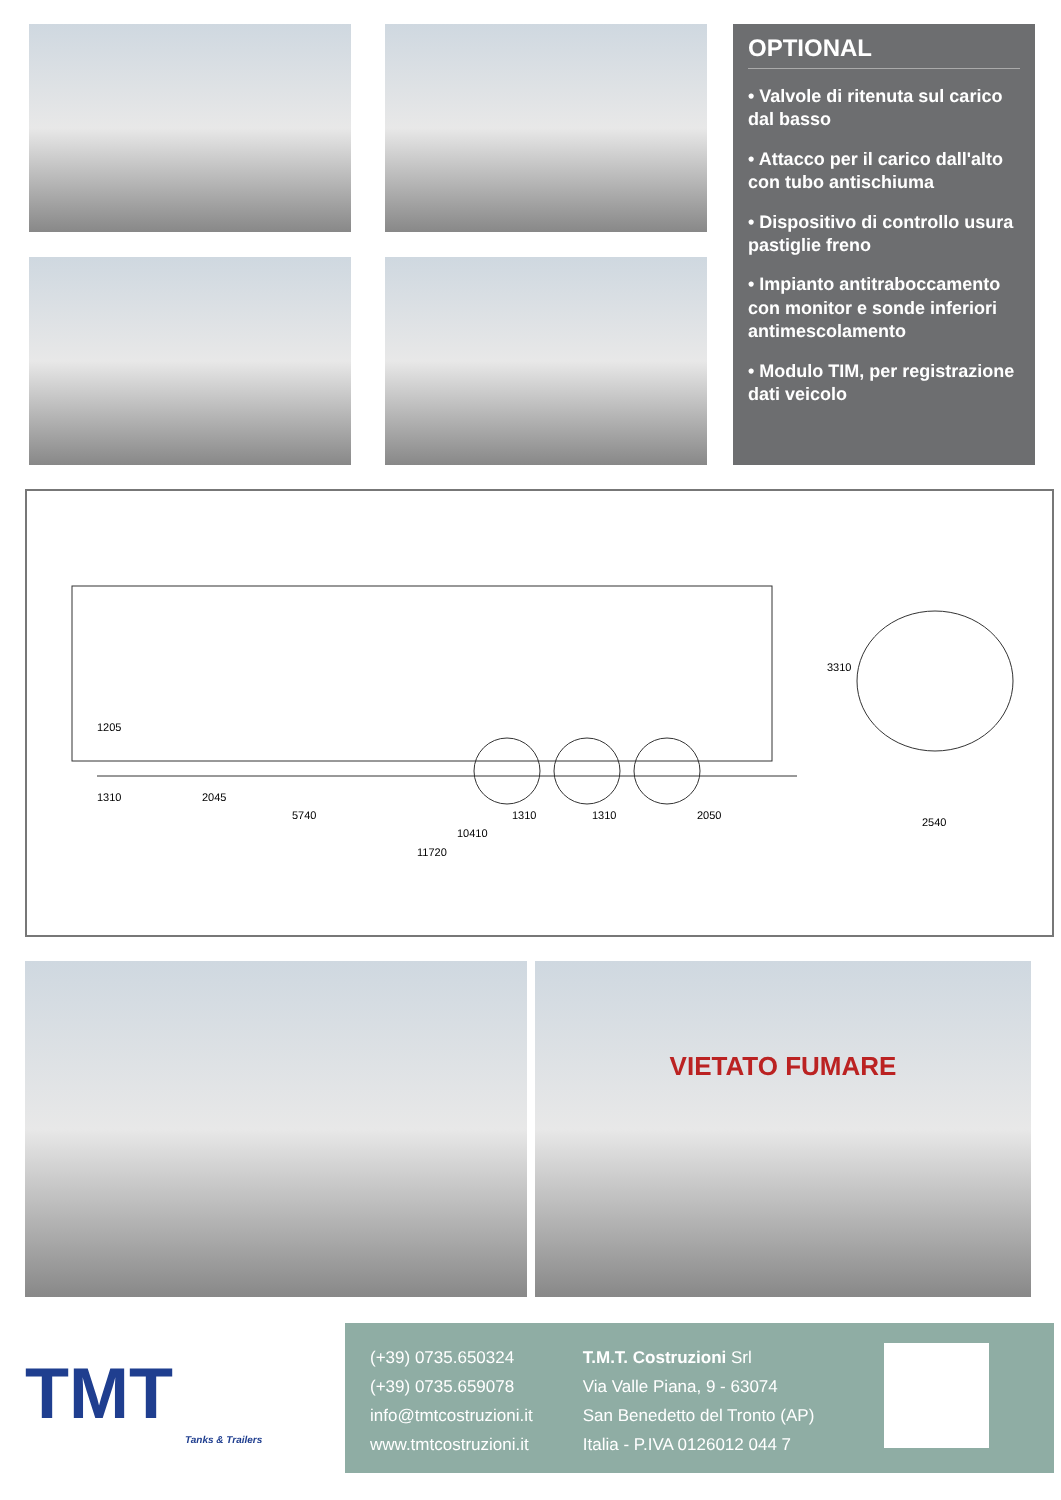OPTIONAL
• Valvole di ritenuta sul carico dal basso
• Attacco per il carico dall'alto con tubo antischiuma
• Dispositivo di controllo usura pastiglie freno
• Impianto antitraboccamento con monitor e sonde inferiori antimescolamento
• Modulo TIM, per registrazione dati veicolo
1310 2045
5740 1310 1310 2050
10410
11720
1205
3310
2540
VIETATO FUMARE
TMT
Tanks & Trailers
(+39) 0735.650324
(+39) 0735.659078
info@tmtcostruzioni.it
www.tmtcostruzioni.it
T.M.T. Costruzioni Srl
Via Valle Piana, 9 - 63074
San Benedetto del Tronto (AP)
Italia - P.IVA 0126012 044 7